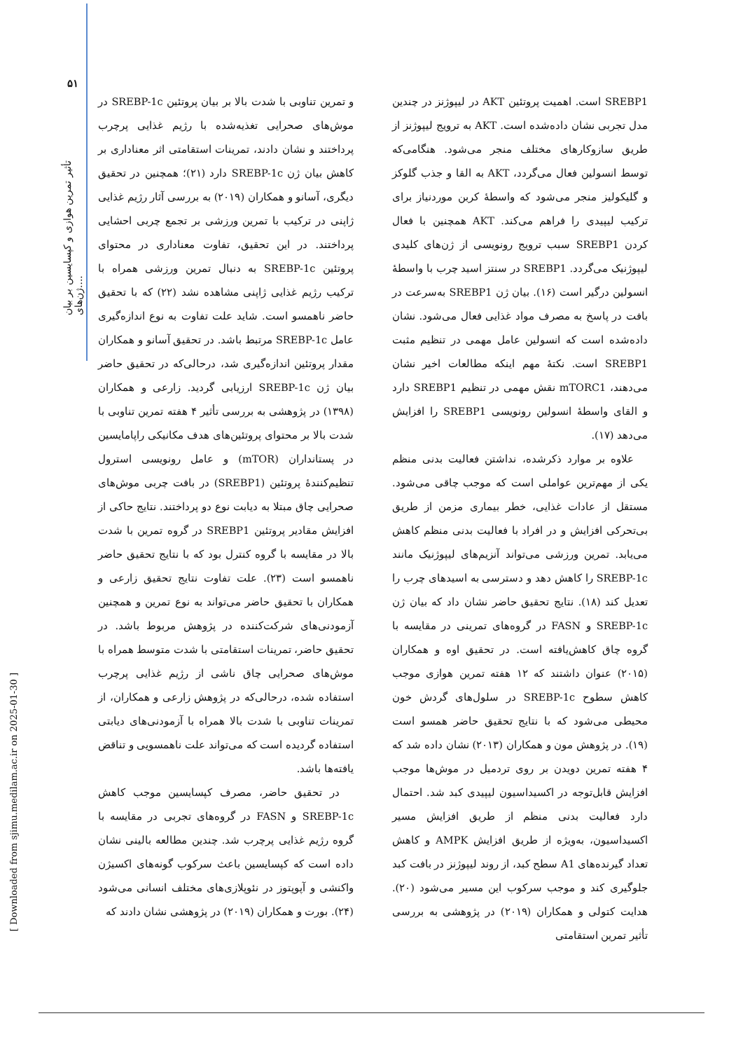۵۱
تأثیر تمرین هوازی و کپسایسین بر بیان ژن‌های....
SREBP1 است. اهمیت پروتئین AKT در لیپوژنز در چندین مدل تجربی نشان داده‌شده است. AKT به ترویج لیپوژنز از طریق سازوکارهای مختلف منجر می‌شود. هنگامی‌که توسط انسولین فعال می‌گردد، AKT به القا و جذب گلوکز و گلیکولیز منجر می‌شود که واسطهٔ کربن موردنیاز برای ترکیب لیپیدی را فراهم می‌کند. AKT همچنین با فعال کردن SREBP1 سبب ترویج رونویسی از ژن‌های کلیدی لیپوژنیک می‌گردد. SREBP1 در سنتز اسید چرب با واسطهٔ انسولین درگیر است (۱۶). بیان ژن SREBP1 به‌سرعت در بافت در پاسخ به مصرف مواد غذایی فعال می‌شود. نشان داده‌شده است که انسولین عامل مهمی در تنظیم مثبت SREBP1 است. نکتهٔ مهم اینکه مطالعات اخیر نشان می‌دهند، mTORC1 نقش مهمی در تنظیم SREBP1 دارد و القای واسطهٔ انسولین رونویسی SREBP1 را افزایش می‌دهد (۱۷).
علاوه بر موارد ذکرشده، نداشتن فعالیت بدنی منظم یکی از مهم‌ترین عواملی است که موجب چاقی می‌شود. مستقل از عادات غذایی، خطر بیماری مزمن از طریق بی‌تحرکی افزایش و در افراد با فعالیت بدنی منظم کاهش می‌یابد. تمرین ورزشی می‌تواند آنزیم‌های لیپوژنیک مانند SREBP-1c را کاهش دهد و دسترسی به اسیدهای چرب را تعدیل کند (۱۸). نتایج تحقیق حاضر نشان داد که بیان ژن SREBP-1c و FASN در گروه‌های تمرینی در مقایسه با گروه چاق کاهش‌یافته است. در تحقیق اوه و همکاران (۲۰۱۵) عنوان داشتند که ۱۲ هفته تمرین هوازی موجب کاهش سطوح SREBP-1c در سلول‌های گردش خون محیطی می‌شود که با نتایج تحقیق حاضر همسو است (۱۹). در پژوهش مون و همکاران (۲۰۱۳) نشان داده شد که ۴ هفته تمرین دویدن بر روی تردمیل در موش‌ها موجب افزایش قابل‌توجه در اکسیداسیون لیپیدی کبد شد. احتمال دارد فعالیت بدنی منظم از طریق افزایش مسیر اکسیداسیون، به‌ویژه از طریق افزایش AMPK و کاهش تعداد گیرنده‌های A1 سطح کبد، از روند لیپوژنز در بافت کبد جلوگیری کند و موجب سرکوب این مسیر می‌شود (۲۰). هدایت کتولی و همکاران (۲۰۱۹) در پژوهشی به بررسی تأثیر تمرین استقامتی
و تمرین تناوبی با شدت بالا بر بیان پروتئین SREBP-1c در موش‌های صحرایی تغذیه‌شده با رژیم غذایی پرچرب پرداختند و نشان دادند، تمرینات استقامتی اثر معناداری بر کاهش بیان ژن SREBP-1c دارد (۲۱)؛ همچنین در تحقیق دیگری، آسانو و همکاران (۲۰۱۹) به بررسی آثار رژیم غذایی ژاپنی در ترکیب با تمرین ورزشی بر تجمع چربی احشایی پرداختند. در این تحقیق، تفاوت معناداری در محتوای پروتئین SREBP-1c به دنبال تمرین ورزشی همراه با ترکیب رژیم غذایی ژاپنی مشاهده نشد (۲۲) که با تحقیق حاضر ناهمسو است. شاید علت تفاوت به نوع اندازه‌گیری عامل SREBP-1c مرتبط باشد. در تحقیق آسانو و همکاران مقدار پروتئین اندازه‌گیری شد، درحالی‌که در تحقیق حاضر بیان ژن SREBP-1c ارزیابی گردید. زارعی و همکاران (۱۳۹۸) در پژوهشی به بررسی تأثیر ۴ هفته تمرین تناوبی با شدت بالا بر محتوای پروتئین‌های هدف مکانیکی راپامایسین در پستانداران (mTOR) و عامل رونویسی استرول تنظیم‌کنندهٔ پروتئین (SREBP1) در بافت چربی موش‌های صحرایی چاق مبتلا به دیابت نوع دو پرداختند. نتایج حاکی از افزایش مقادیر پروتئین SREBP1 در گروه تمرین با شدت بالا در مقایسه با گروه کنترل بود که با نتایج تحقیق حاضر ناهمسو است (۲۳). علت تفاوت نتایج تحقیق زارعی و همکاران با تحقیق حاضر می‌تواند به نوع تمرین و همچنین آزمودنی‌های شرکت‌کننده در پژوهش مربوط باشد. در تحقیق حاضر، تمرینات استقامتی با شدت متوسط همراه با موش‌های صحرایی چاق ناشی از رژیم غذایی پرچرب استفاده شده، درحالی‌که در پژوهش زارعی و همکاران، از تمرینات تناوبی با شدت بالا همراه با آزمودنی‌های دیابتی استفاده گردیده است که می‌تواند علت ناهمسویی و تناقض یافته‌ها باشد.
در تحقیق حاضر، مصرف کپسایسین موجب کاهش SREBP-1c و FASN در گروه‌های تجربی در مقایسه با گروه رژیم غذایی پرچرب شد. چندین مطالعه بالینی نشان داده است که کپسایسین باعث سرکوب گونه‌های اکسیژن واکنشی و آپوپتوز در نئوپلازی‌های مختلف انسانی می‌شود (۲۴). بورت و همکاران (۲۰۱۹) در پژوهشی نشان دادند که
[ Downloaded from sjimu.medilam.ac.ir on 2025-01-30 ]